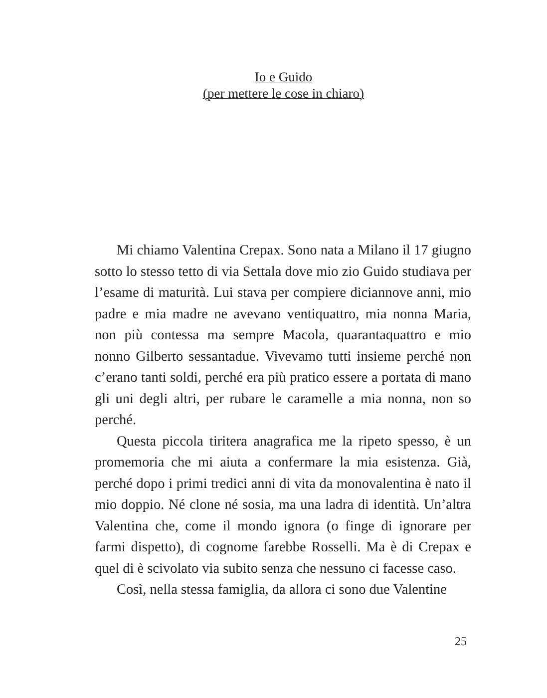Io e Guido
(per mettere le cose in chiaro)
Mi chiamo Valentina Crepax. Sono nata a Milano il 17 giugno sotto lo stesso tetto di via Settala dove mio zio Guido studiava per l’esame di maturità. Lui stava per compiere diciannove anni, mio padre e mia madre ne avevano ventiquattro, mia nonna Maria, non più contessa ma sempre Macola, quarantaquattro e mio nonno Gilberto sessantadue. Vivevamo tutti insieme perché non c’erano tanti soldi, perché era più pratico essere a portata di mano gli uni degli altri, per rubare le caramelle a mia nonna, non so perché.
Questa piccola tiritera anagrafica me la ripeto spesso, è un promemoria che mi aiuta a confermare la mia esistenza. Già, perché dopo i primi tredici anni di vita da monovalentina è nato il mio doppio. Né clone né sosia, ma una ladra di identità. Un’altra Valentina che, come il mondo ignora (o finge di ignorare per farmi dispetto), di cognome farebbe Rosselli. Ma è di Crepax e quel di è scivolato via subito senza che nessuno ci facesse caso.
Così, nella stessa famiglia, da allora ci sono due Valentine
25